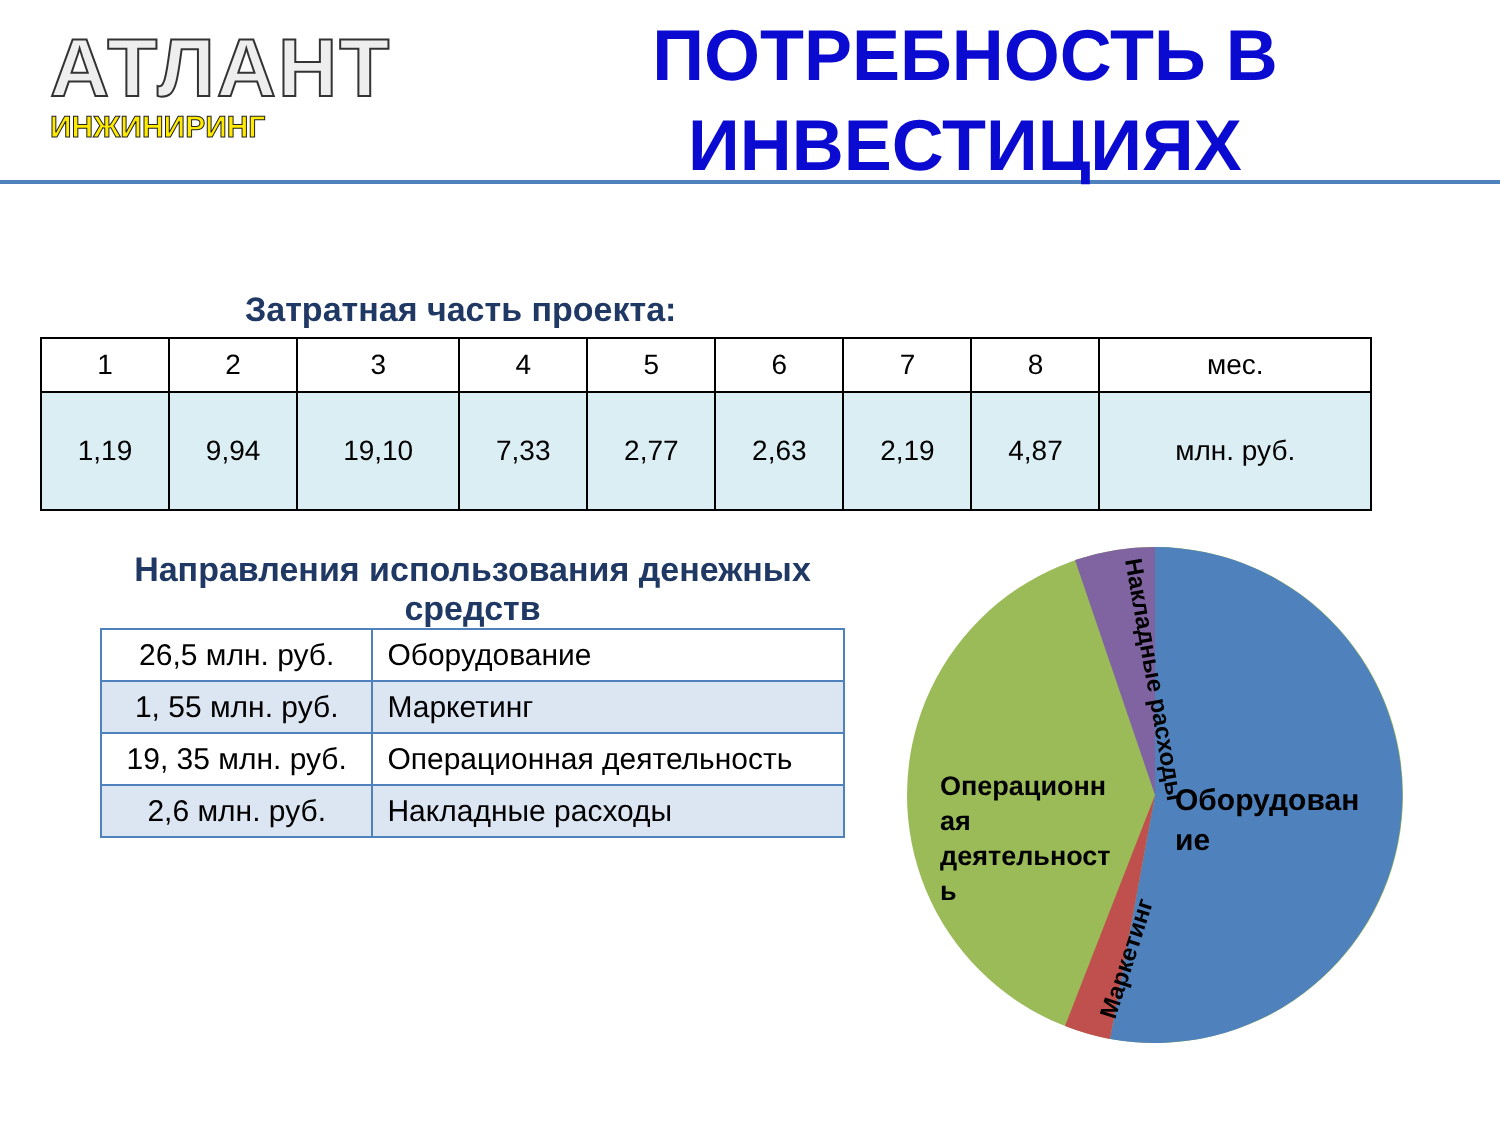АТЛАНТ
ИНЖИНИРИНГ
ПОТРЕБНОСТЬ В ИНВЕСТИЦИЯХ
Затратная часть проекта:
| 1 | 2 | 3 | 4 | 5 | 6 | 7 | 8 | мес. |
| 1,19 | 9,94 | 19,10 | 7,33 | 2,77 | 2,63 | 2,19 | 4,87 | млн. руб. |
Направления использования денежных средств
| 26,5 млн. руб. | Оборудование |
| 1, 55 млн. руб. | Маркетинг |
| 19, 35 млн. руб. | Операционная деятельность |
| 2,6 млн. руб. | Накладные расходы |
Оборудован
ие
Операционн
ая
деятельност
ь
Маркетинг
Накладные расходы